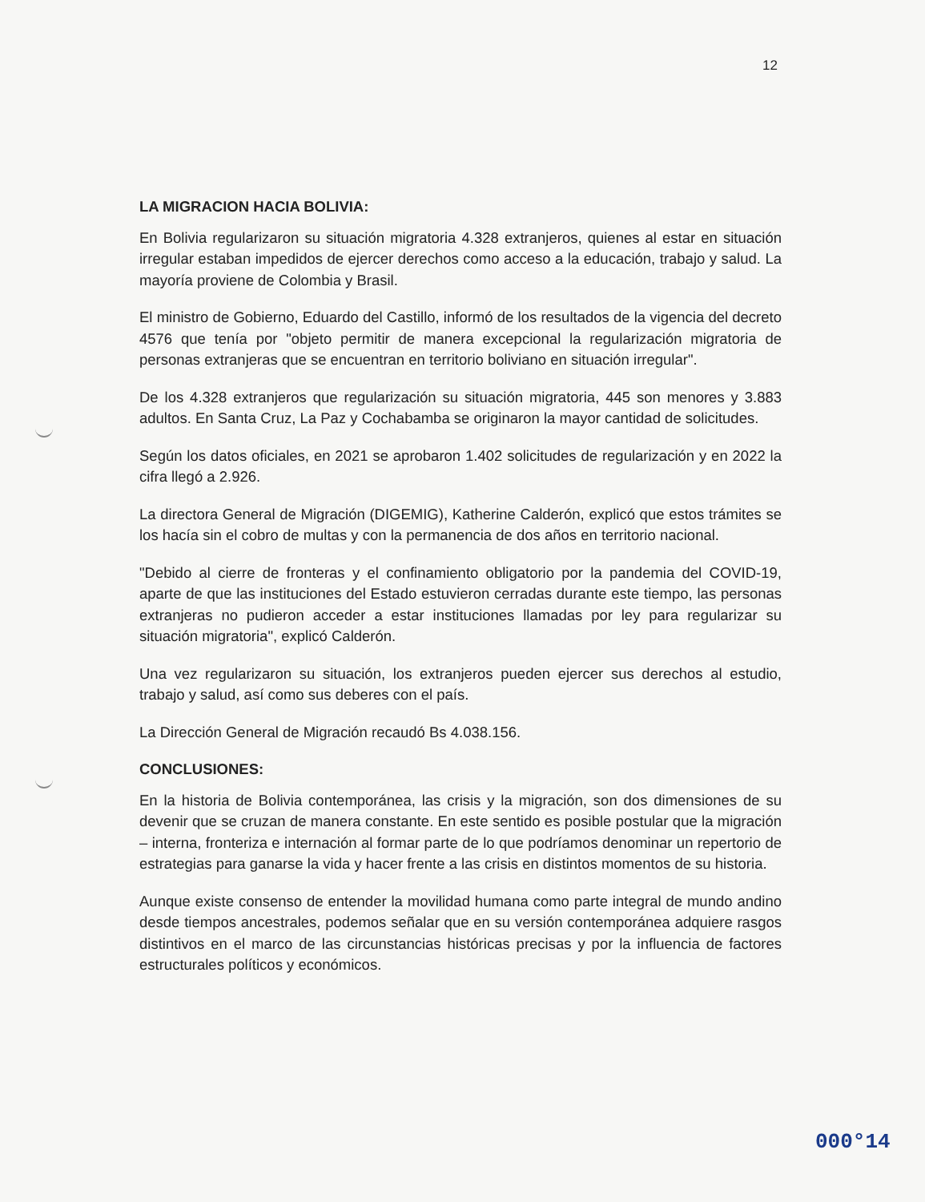12
LA MIGRACION HACIA BOLIVIA:
En Bolivia regularizaron su situación migratoria 4.328 extranjeros, quienes al estar en situación irregular estaban impedidos de ejercer derechos como acceso a la educación, trabajo y salud. La mayoría proviene de Colombia y Brasil.
El ministro de Gobierno, Eduardo del Castillo, informó de los resultados de la vigencia del decreto 4576 que tenía por "objeto permitir de manera excepcional la regularización migratoria de personas extranjeras que se encuentran en territorio boliviano en situación irregular".
De los 4.328 extranjeros que regularización su situación migratoria, 445 son menores y 3.883 adultos. En Santa Cruz, La Paz y Cochabamba se originaron la mayor cantidad de solicitudes.
Según los datos oficiales, en 2021 se aprobaron 1.402 solicitudes de regularización y en 2022 la cifra llegó a 2.926.
La directora General de Migración (DIGEMIG), Katherine Calderón, explicó que estos trámites se los hacía sin el cobro de multas y con la permanencia de dos años en territorio nacional.
"Debido al cierre de fronteras y el confinamiento obligatorio por la pandemia del COVID-19, aparte de que las instituciones del Estado estuvieron cerradas durante este tiempo, las personas extranjeras no pudieron acceder a estar instituciones llamadas por ley para regularizar su situación migratoria", explicó Calderón.
Una vez regularizaron su situación, los extranjeros pueden ejercer sus derechos al estudio, trabajo y salud, así como sus deberes con el país.
La Dirección General de Migración recaudó Bs 4.038.156.
CONCLUSIONES:
En la historia de Bolivia contemporánea, las crisis y la migración, son dos dimensiones de su devenir que se cruzan de manera constante. En este sentido es posible postular que la migración – interna, fronteriza e internación al formar parte de lo que podríamos denominar un repertorio de estrategias para ganarse la vida y hacer frente a las crisis en distintos momentos de su historia.
Aunque existe consenso de entender la movilidad humana como parte integral de mundo andino desde tiempos ancestrales, podemos señalar que en su versión contemporánea adquiere rasgos distintivos en el marco de las circunstancias históricas precisas y por la influencia de factores estructurales políticos y económicos.
000°14